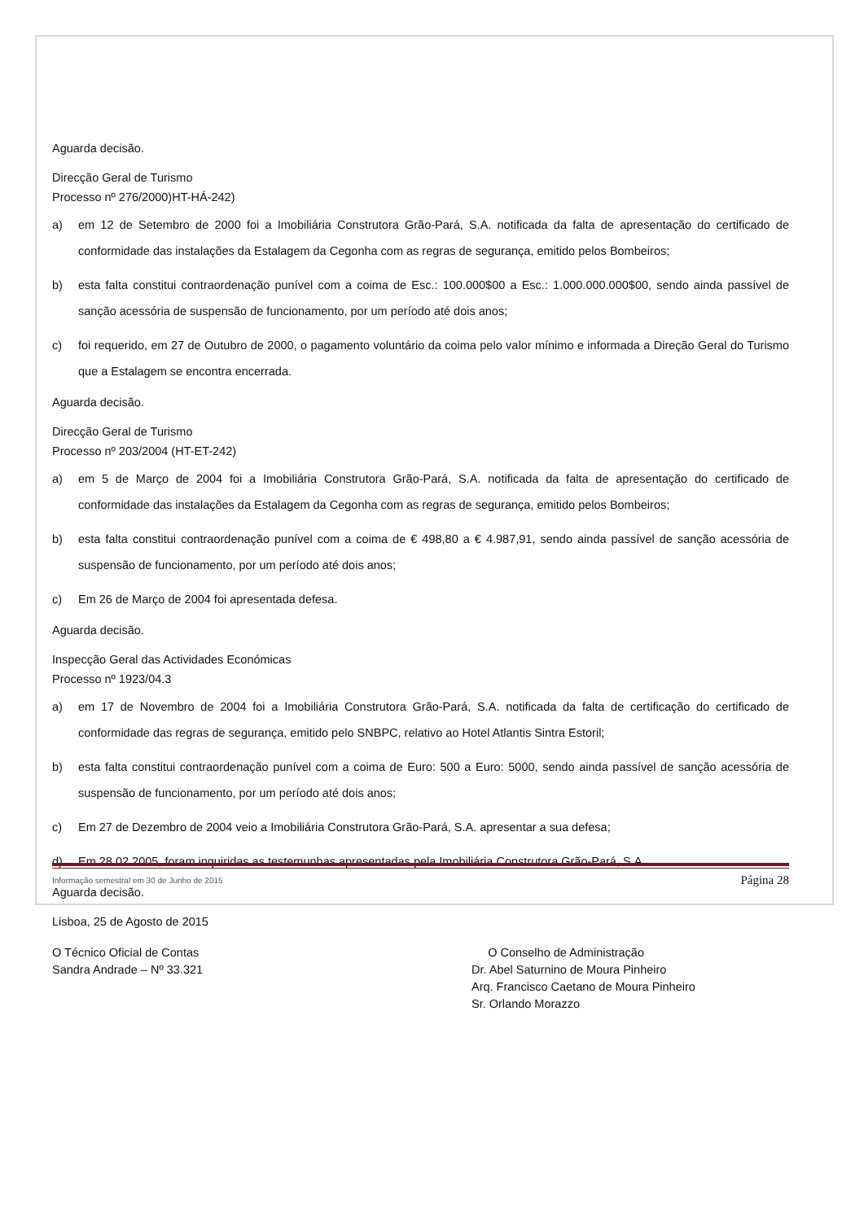Aguarda decisão.
Direcção Geral de Turismo
Processo nº 276/2000)HT-HÁ-242)
a) em 12 de Setembro de 2000 foi a Imobiliária Construtora Grão-Pará, S.A. notificada da falta de apresentação do certificado de conformidade das instalações da Estalagem da Cegonha com as regras de segurança, emitido pelos Bombeiros;
b) esta falta constitui contraordenação punível com a coima de Esc.: 100.000$00 a Esc.: 1.000.000.000$00, sendo ainda passível de sanção acessória de suspensão de funcionamento, por um período até dois anos;
c) foi requerido, em 27 de Outubro de 2000, o pagamento voluntário da coima pelo valor mínimo e informada a Direção Geral do Turismo que a Estalagem se encontra encerrada.
Aguarda decisão.
Direcção Geral de Turismo
Processo nº 203/2004 (HT-ET-242)
a) em 5 de Março de 2004 foi a Imobiliária Construtora Grão-Pará, S.A. notificada da falta de apresentação do certificado de conformidade das instalações da Estalagem da Cegonha com as regras de segurança, emitido pelos Bombeiros;
b) esta falta constitui contraordenação punível com a coima de € 498,80 a € 4.987,91, sendo ainda passível de sanção acessória de suspensão de funcionamento, por um período até dois anos;
c) Em 26 de Março de 2004 foi apresentada defesa.
Aguarda decisão.
Inspecção Geral das Actividades Económicas
Processo nº 1923/04.3
a) em 17 de Novembro de 2004 foi a Imobiliária Construtora Grão-Pará, S.A. notificada da falta de certificação do certificado de conformidade das regras de segurança, emitido pelo SNBPC, relativo ao Hotel Atlantis Sintra Estoril;
b) esta falta constitui contraordenação punível com a coima de Euro: 500 a Euro: 5000, sendo ainda passível de sanção acessória de suspensão de funcionamento, por um período até dois anos;
c) Em 27 de Dezembro de 2004 veio a Imobiliária Construtora Grão-Pará, S.A. apresentar a sua defesa;
d) Em 28.02.2005, foram inquiridas as testemunhas apresentadas pela Imobiliária Construtora Grão-Pará, S.A.
Aguarda decisão.
Lisboa, 25 de Agosto de 2015
O Técnico Oficial de Contas
Sandra Andrade – Nº 33.321
O Conselho de Administração
Dr. Abel Saturnino de Moura Pinheiro
Arq. Francisco Caetano de Moura Pinheiro
Sr. Orlando Morazzo
Informação semestral em 30 de Junho de 2015 Página 28